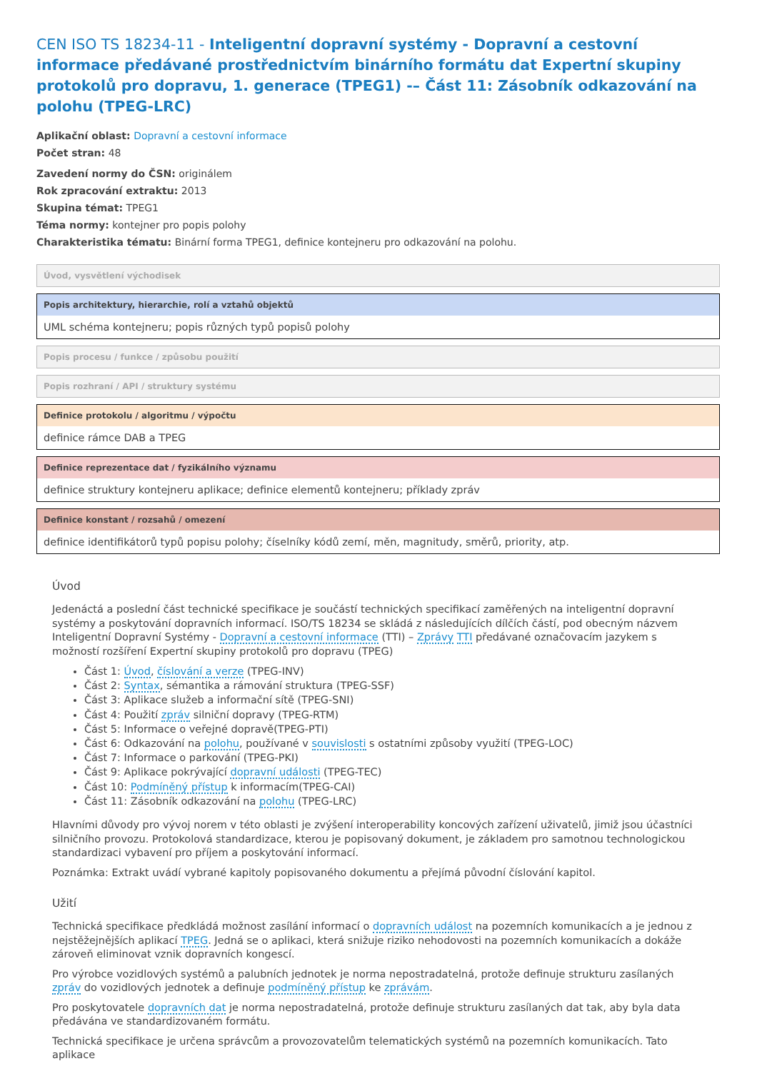CEN ISO TS 18234-11 - Inteligentní dopravní systémy - Dopravní a cestovní informace předávané prostřednictvím binárního formátu dat Expertní skupiny protokolů pro dopravu, 1. generace (TPEG1) -– Část 11: Zásobník odkazování na polohu (TPEG-LRC)
Aplikační oblast: Dopravní a cestovní informace
Počet stran: 48
Zavedení normy do ČSN: originálem
Rok zpracování extraktu: 2013
Skupina témat: TPEG1
Téma normy: kontejner pro popis polohy
Charakteristika tématu: Binární forma TPEG1, definice kontejneru pro odkazování na polohu.
Úvod, vysvětlení východisek
Popis architektury, hierarchie, rolí a vztahů objektů
UML schéma kontejneru; popis různých typů popisů polohy
Popis procesu / funkce / způsobu použití
Popis rozhraní / API / struktury systému
Definice protokolu / algoritmu / výpočtu
definice rámce DAB a TPEG
Definice reprezentace dat / fyzikálního významu
definice struktury kontejneru aplikace; definice elementů kontejneru; příklady zpráv
Definice konstant / rozsahů / omezení
definice identifikátorů typů popisu polohy; číselníky kódů zemí, měn, magnitudy, směrů, priority, atp.
Úvod
Jedenáctá a poslední část technické specifikace je součástí technických specifikací zaměřených na inteligentní dopravní systémy a poskytování dopravních informací. ISO/TS 18234 se skládá z následujících dílčích částí, pod obecným názvem Inteligentní Dopravní Systémy - Dopravní a cestovní informace (TTI) – Zprávy TTI předávané označovacím jazykem s možností rozšíření Expertní skupiny protokolů pro dopravu (TPEG)
Část 1: Úvod, číslování a verze (TPEG-INV)
Část 2: Syntax, sémantika a rámování struktura (TPEG-SSF)
Část 3: Aplikace služeb a informační sítě (TPEG-SNI)
Část 4: Použití zpráv silniční dopravy (TPEG-RTM)
Část 5: Informace o veřejné dopravě(TPEG-PTI)
Část 6: Odkazování na polohu, používané v souvislosti s ostatními způsoby využití (TPEG-LOC)
Část 7: Informace o parkování (TPEG-PKI)
Část 9: Aplikace pokrývající dopravní události (TPEG-TEC)
Část 10: Podmíněný přístup k informacím(TPEG-CAI)
Část 11: Zásobník odkazování na polohu (TPEG-LRC)
Hlavními důvody pro vývoj norem v této oblasti je zvýšení interoperability koncových zařízení uživatelů, jimiž jsou účastníci silničního provozu. Protokolová standardizace, kterou je popisovaný dokument, je základem pro samotnou technologickou standardizaci vybavení pro příjem a poskytování informací.
Poznámka: Extrakt uvádí vybrané kapitoly popisovaného dokumentu a přejímá původní číslování kapitol.
Užití
Technická specifikace předkládá možnost zasílání informací o dopravních událost na pozemních komunikacích a je jednou z nejstěžejnějších aplikací TPEG. Jedná se o aplikaci, která snižuje riziko nehodovosti na pozemních komunikacích a dokáže zároveň eliminovat vznik dopravních kongescí.
Pro výrobce vozidlových systémů a palubních jednotek je norma nepostradatelná, protože definuje strukturu zasílaných zpráv do vozidlových jednotek a definuje podmíněný přístup ke zprávám.
Pro poskytovatele dopravních dat je norma nepostradatelná, protože definuje strukturu zasílaných dat tak, aby byla data předávána ve standardizovaném formátu.
Technická specifikace je určena správcům a provozovatelům telematických systémů na pozemních komunikacích. Tato aplikace